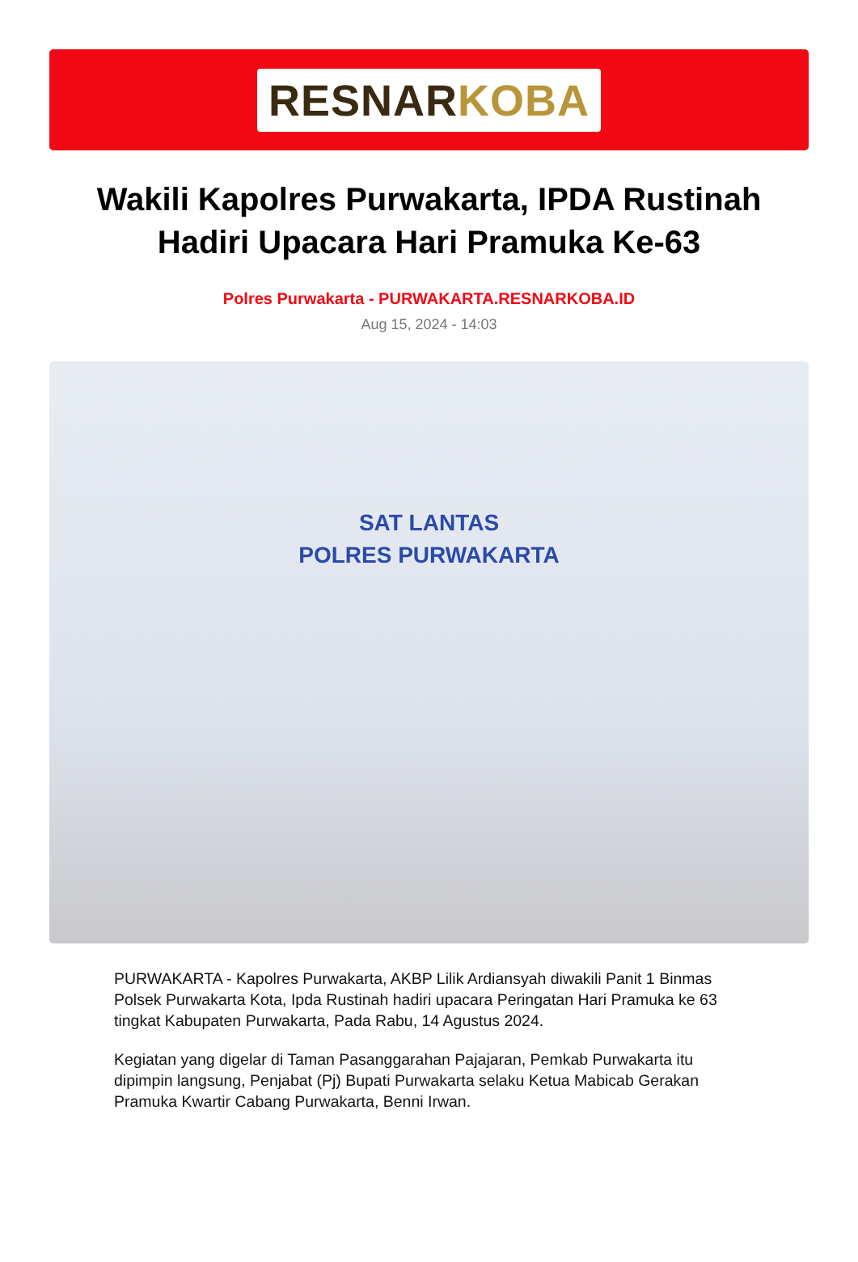RESNARKOBA
Wakili Kapolres Purwakarta, IPDA Rustinah Hadiri Upacara Hari Pramuka Ke-63
Polres Purwakarta - PURWAKARTA.RESNARKOBA.ID
Aug 15, 2024 - 14:03
SAT LANTAS
POLRES PURWAKARTA
PURWAKARTA - Kapolres Purwakarta, AKBP Lilik Ardiansyah diwakili Panit 1 Binmas Polsek Purwakarta Kota, Ipda Rustinah hadiri upacara Peringatan Hari Pramuka ke 63 tingkat Kabupaten Purwakarta, Pada Rabu, 14 Agustus 2024.
Kegiatan yang digelar di Taman Pasanggarahan Pajajaran, Pemkab Purwakarta itu dipimpin langsung, Penjabat (Pj) Bupati Purwakarta selaku Ketua Mabicab Gerakan Pramuka Kwartir Cabang Purwakarta, Benni Irwan.